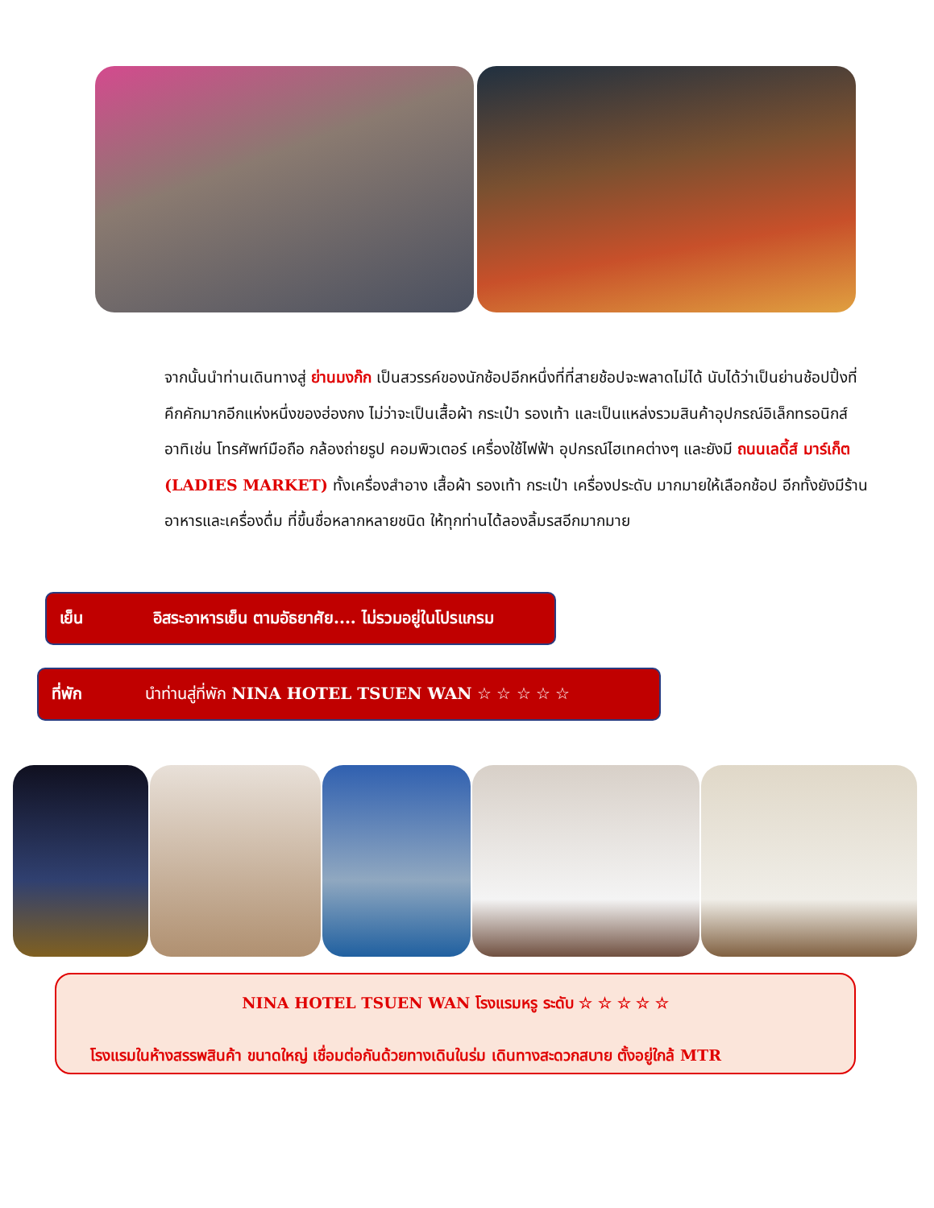จากนั้นนำท่านเดินทางสู่ ย่านมงก๊ก เป็นสวรรค์ของนักช้อปอีกหนึ่งที่ที่สายช้อปจะพลาดไม่ได้ นับได้ว่าเป็นย่านช้อปปิ้งที่คึกคักมากอีกแห่งหนึ่งของฮ่องกง ไม่ว่าจะเป็นเสื้อผ้า กระเป๋า รองเท้า และเป็นแหล่งรวมสินค้าอุปกรณ์อิเล็กทรอนิกส์ อาทิเช่น โทรศัพท์มือถือ กล้องถ่ายรูป คอมพิวเตอร์ เครื่องใช้ไฟฟ้า อุปกรณ์ไฮเทคต่างๆ และยังมี ถนนเลดี้ส์ มาร์เก็ต (LADIES MARKET) ทั้งเครื่องสำอาง เสื้อผ้า รองเท้า กระเป๋า เครื่องประดับ มากมายให้เลือกช้อป อีกทั้งยังมีร้านอาหารและเครื่องดื่ม ที่ขึ้นชื่อหลากหลายชนิด ให้ทุกท่านได้ลองลิ้มรสอีกมากมาย
เย็น อิสระอาหารเย็น ตามอัธยาศัย.... ไม่รวมอยู่ในโปรแกรม
ที่พัก นำท่านสู่ที่พัก NINA HOTEL TSUEN WAN ☆ ☆ ☆ ☆ ☆
NINA HOTEL TSUEN WAN โรงแรมหรู ระดับ ☆ ☆ ☆ ☆ ☆
โรงแรมในห้างสรรพสินค้า ขนาดใหญ่ เชื่อมต่อกันด้วยทางเดินในร่ม เดินทางสะดวกสบาย ตั้งอยู่ใกล้ MTR